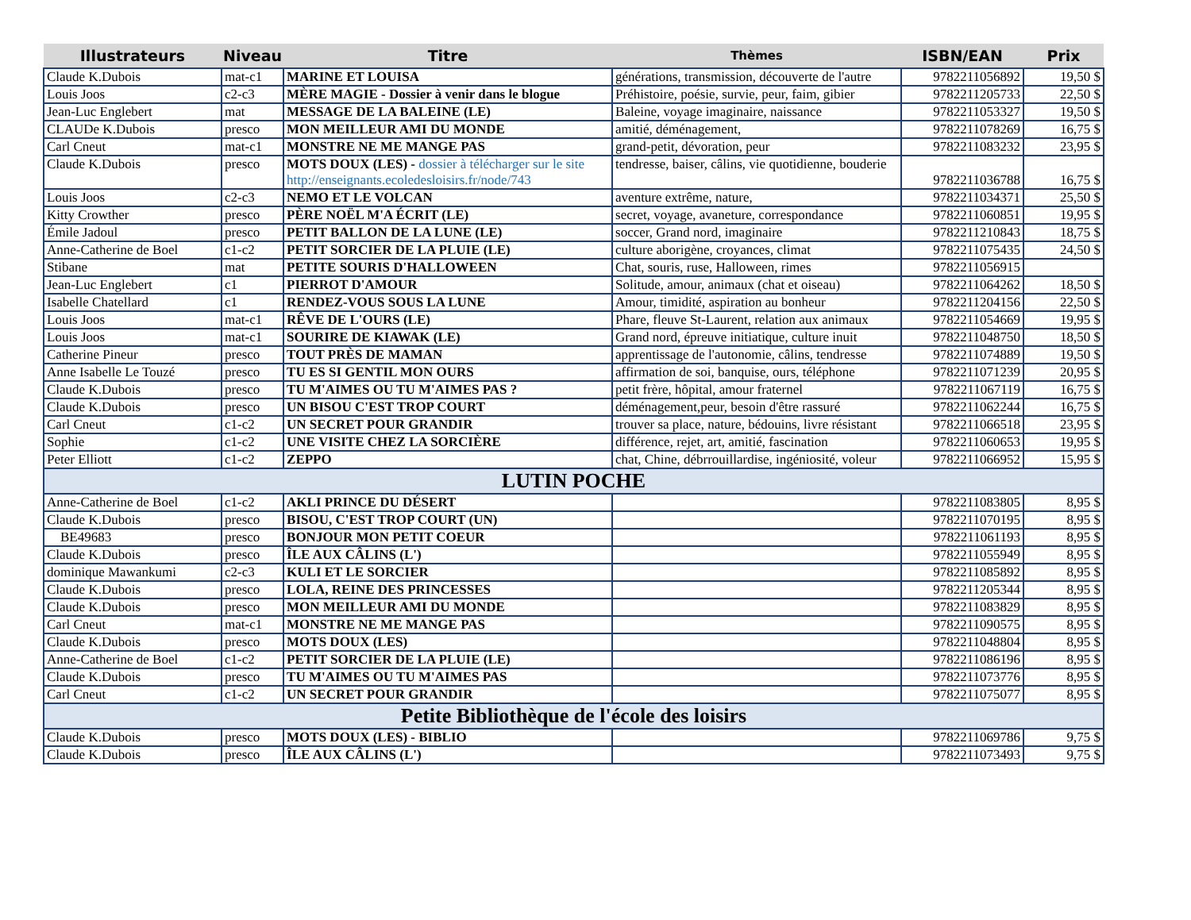| Illustrateurs | Niveau | Titre | Thèmes | ISBN/EAN | Prix |
| --- | --- | --- | --- | --- | --- |
| Claude K.Dubois | mat-c1 | MARINE ET LOUISA | générations, transmission, découverte de l'autre | 9782211056892 | 19,50 $ |
| Louis Joos | c2-c3 | MÈRE MAGIE - Dossier à venir dans le blogue | Préhistoire, poésie, survie, peur, faim, gibier | 9782211205733 | 22,50 $ |
| Jean-Luc Englebert | mat | MESSAGE DE LA BALEINE (LE) | Baleine, voyage imaginaire, naissance | 9782211053327 | 19,50 $ |
| CLAUDe K.Dubois | presco | MON MEILLEUR AMI DU MONDE | amitié, déménagement, | 9782211078269 | 16,75 $ |
| Carl Cneut | mat-c1 | MONSTRE NE ME MANGE PAS | grand-petit, dévoration, peur | 9782211083232 | 23,95 $ |
| Claude K.Dubois | presco | MOTS DOUX (LES) - dossier à télécharger sur le site http://enseignants.ecoledesloisirs.fr/node/743 | tendresse, baiser, câlins, vie quotidienne, bouderie | 9782211036788 | 16,75 $ |
| Louis Joos | c2-c3 | NEMO ET LE VOLCAN | aventure extrême, nature, | 9782211034371 | 25,50 $ |
| Kitty Crowther | presco | PÈRE NOËL M'A ÉCRIT (LE) | secret, voyage, avaneture, correspondance | 9782211060851 | 19,95 $ |
| Émile Jadoul | presco | PETIT BALLON DE LA LUNE (LE) | soccer, Grand nord, imaginaire | 9782211210843 | 18,75 $ |
| Anne-Catherine de Boel | c1-c2 | PETIT SORCIER DE LA PLUIE (LE) | culture aborigène, croyances, climat | 9782211075435 | 24,50 $ |
| Stibane | mat | PETITE SOURIS D'HALLOWEEN | Chat, souris, ruse, Halloween, rimes | 9782211056915 | |
| Jean-Luc Englebert | c1 | PIERROT D'AMOUR | Solitude, amour, animaux (chat et oiseau) | 9782211064262 | 18,50 $ |
| Isabelle Chatellard | c1 | RENDEZ-VOUS SOUS LA LUNE | Amour, timidité, aspiration au bonheur | 9782211204156 | 22,50 $ |
| Louis Joos | mat-c1 | RÊVE DE L'OURS (LE) | Phare, fleuve St-Laurent, relation aux animaux | 9782211054669 | 19,95 $ |
| Louis Joos | mat-c1 | SOURIRE DE KIAWAK (LE) | Grand nord, épreuve initiatique, culture inuit | 9782211048750 | 18,50 $ |
| Catherine Pineur | presco | TOUT PRÈS DE MAMAN | apprentissage de l'autonomie, câlins, tendresse | 9782211074889 | 19,50 $ |
| Anne Isabelle Le Touzé | presco | TU ES SI GENTIL MON OURS | affirmation de soi, banquise, ours, téléphone | 9782211071239 | 20,95 $ |
| Claude K.Dubois | presco | TU M'AIMES OU TU M'AIMES PAS ? | petit frère, hôpital, amour fraternel | 9782211067119 | 16,75 $ |
| Claude K.Dubois | presco | UN BISOU C'EST TROP COURT | déménagement,peur, besoin d'être rassuré | 9782211062244 | 16,75 $ |
| Carl Cneut | c1-c2 | UN SECRET POUR GRANDIR | trouver sa place, nature, bédouins, livre résistant | 9782211066518 | 23,95 $ |
| Sophie | c1-c2 | UNE VISITE CHEZ LA SORCIÈRE | différence, rejet, art, amitié, fascination | 9782211060653 | 19,95 $ |
| Peter Elliott | c1-c2 | ZEPPO | chat, Chine, débrrouillardise, ingéniosité, voleur | 9782211066952 | 15,95 $ |
| LUTIN POCHE | | | | | |
| Anne-Catherine de Boel | c1-c2 | AKLI PRINCE DU DÉSERT | | 9782211083805 | 8,95 $ |
| Claude K.Dubois | presco | BISOU, C'EST TROP COURT (UN) | | 9782211070195 | 8,95 $ |
| BE49683 | presco | BONJOUR MON PETIT COEUR | | 9782211061193 | 8,95 $ |
| Claude K.Dubois | presco | ÎLE AUX CÂLINS (L') | | 9782211055949 | 8,95 $ |
| dominique Mawankumi | c2-c3 | KULI ET LE SORCIER | | 9782211085892 | 8,95 $ |
| Claude K.Dubois | presco | LOLA, REINE DES PRINCESSES | | 9782211205344 | 8,95 $ |
| Claude K.Dubois | presco | MON MEILLEUR AMI DU MONDE | | 9782211083829 | 8,95 $ |
| Carl Cneut | mat-c1 | MONSTRE NE ME MANGE PAS | | 9782211090575 | 8,95 $ |
| Claude K.Dubois | presco | MOTS DOUX (LES) | | 9782211048804 | 8,95 $ |
| Anne-Catherine de Boel | c1-c2 | PETIT SORCIER DE LA PLUIE (LE) | | 9782211086196 | 8,95 $ |
| Claude K.Dubois | presco | TU M'AIMES OU TU M'AIMES PAS | | 9782211073776 | 8,95 $ |
| Carl Cneut | c1-c2 | UN SECRET POUR GRANDIR | | 9782211075077 | 8,95 $ |
| Petite Bibliothèque de l'école des loisirs | | | | | |
| Claude K.Dubois | presco | MOTS DOUX (LES) - BIBLIO | | 9782211069786 | 9,75 $ |
| Claude K.Dubois | presco | ÎLE AUX CÂLINS (L') | | 9782211073493 | 9,75 $ |